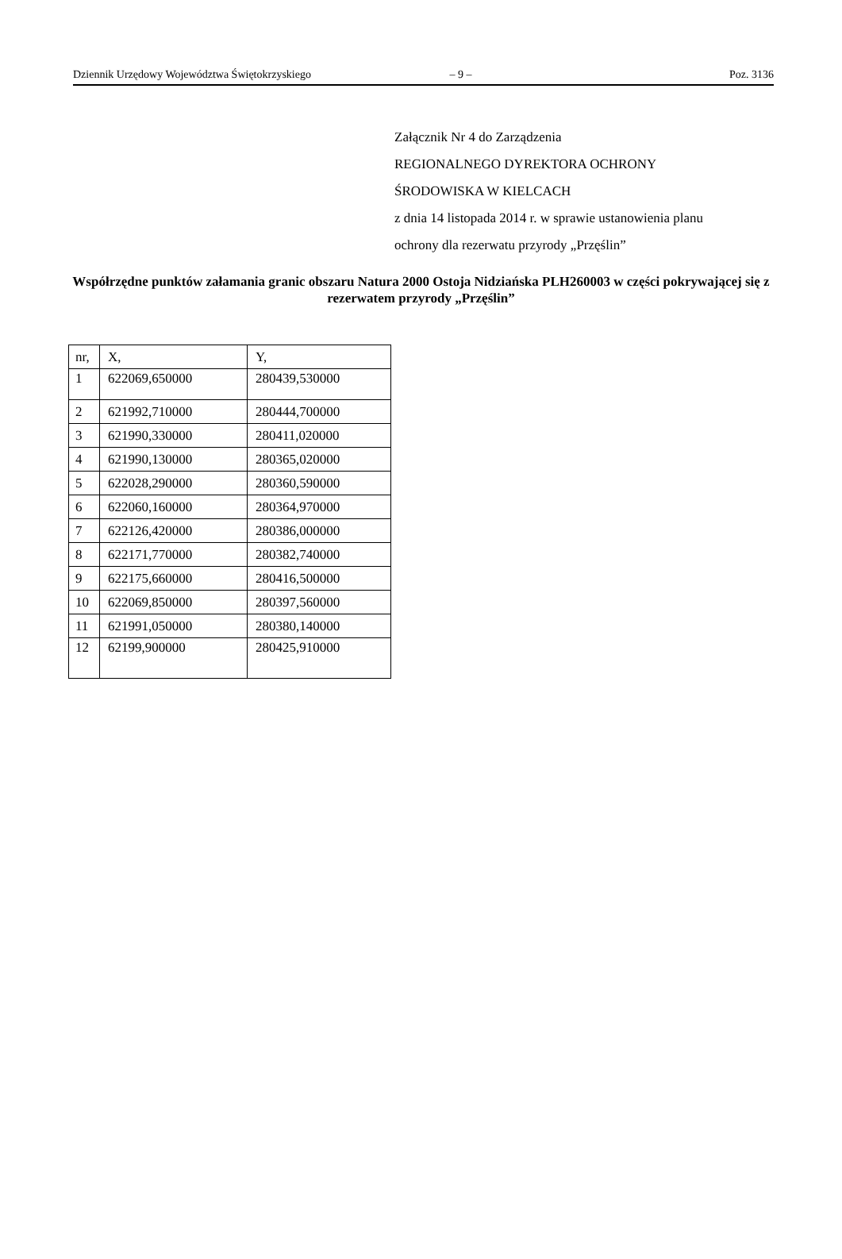Dziennik Urzędowy Województwa Świętokrzyskiego – 9 – Poz. 3136
Załącznik Nr 4 do Zarządzenia
REGIONALNEGO DYREKTORA OCHRONY
ŚRODOWISKA W KIELCACH
z dnia 14 listopada 2014 r. w sprawie ustanowienia planu
ochrony dla rezerwatu przyrody „Przęślin”
Współrzędne punktów załamania granic obszaru Natura 2000 Ostoja Nidziańska PLH260003 w części pokrywającej się z rezerwatem przyrody „Przęślin”
| nr, | X, | Y, |
| 1 | 622069,650000 | 280439,530000 |
| 2 | 621992,710000 | 280444,700000 |
| 3 | 621990,330000 | 280411,020000 |
| 4 | 621990,130000 | 280365,020000 |
| 5 | 622028,290000 | 280360,590000 |
| 6 | 622060,160000 | 280364,970000 |
| 7 | 622126,420000 | 280386,000000 |
| 8 | 622171,770000 | 280382,740000 |
| 9 | 622175,660000 | 280416,500000 |
| 10 | 622069,850000 | 280397,560000 |
| 11 | 621991,050000 | 280380,140000 |
| 12 | 62199,900000 | 280425,910000 |